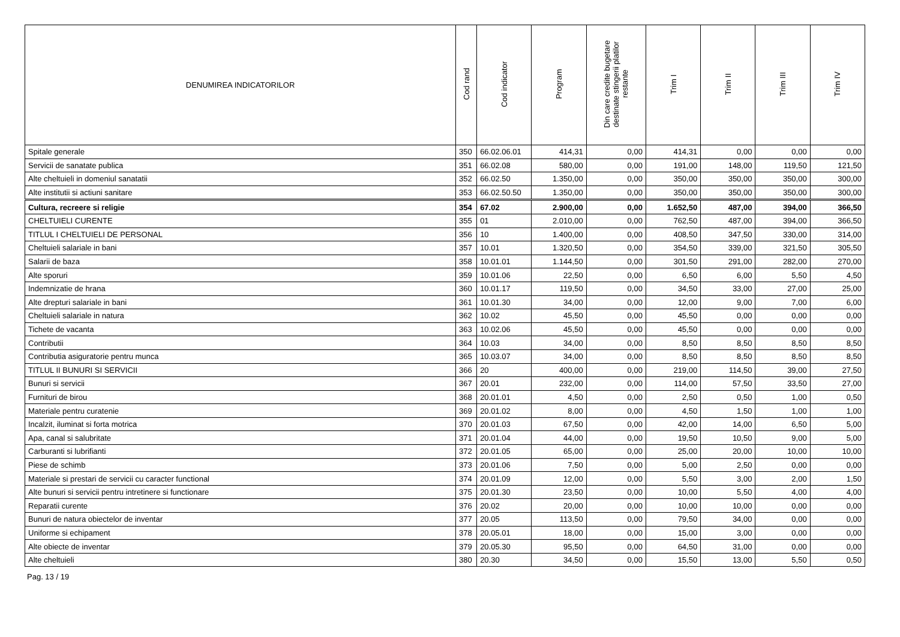| DENUMIREA INDICATORILOR | Cod rand | Cod indicator | Program | Din care credite bugetare destinate stingerii platilor restante | Trim I | Trim II | Trim III | Trim IV |
| --- | --- | --- | --- | --- | --- | --- | --- | --- |
| Spitale generale | 350 | 66.02.06.01 | 414,31 | 0,00 | 414,31 | 0,00 | 0,00 | 0,00 |
| Servicii de sanatate publica | 351 | 66.02.08 | 580,00 | 0,00 | 191,00 | 148,00 | 119,50 | 121,50 |
| Alte cheltuieli in domeniul sanatatii | 352 | 66.02.50 | 1.350,00 | 0,00 | 350,00 | 350,00 | 350,00 | 300,00 |
| Alte institutii si actiuni sanitare | 353 | 66.02.50.50 | 1.350,00 | 0,00 | 350,00 | 350,00 | 350,00 | 300,00 |
| Cultura, recreere si religie | 354 | 67.02 | 2.900,00 | 0,00 | 1.652,50 | 487,00 | 394,00 | 366,50 |
| CHELTUIELI CURENTE | 355 | 01 | 2.010,00 | 0,00 | 762,50 | 487,00 | 394,00 | 366,50 |
| TITLUL I CHELTUIELI DE PERSONAL | 356 | 10 | 1.400,00 | 0,00 | 408,50 | 347,50 | 330,00 | 314,00 |
| Cheltuieli salariale in bani | 357 | 10.01 | 1.320,50 | 0,00 | 354,50 | 339,00 | 321,50 | 305,50 |
| Salarii de baza | 358 | 10.01.01 | 1.144,50 | 0,00 | 301,50 | 291,00 | 282,00 | 270,00 |
| Alte sporuri | 359 | 10.01.06 | 22,50 | 0,00 | 6,50 | 6,00 | 5,50 | 4,50 |
| Indemnizatie de hrana | 360 | 10.01.17 | 119,50 | 0,00 | 34,50 | 33,00 | 27,00 | 25,00 |
| Alte drepturi salariale in bani | 361 | 10.01.30 | 34,00 | 0,00 | 12,00 | 9,00 | 7,00 | 6,00 |
| Cheltuieli salariale in natura | 362 | 10.02 | 45,50 | 0,00 | 45,50 | 0,00 | 0,00 | 0,00 |
| Tichete de vacanta | 363 | 10.02.06 | 45,50 | 0,00 | 45,50 | 0,00 | 0,00 | 0,00 |
| Contributii | 364 | 10.03 | 34,00 | 0,00 | 8,50 | 8,50 | 8,50 | 8,50 |
| Contributia asiguratorie pentru munca | 365 | 10.03.07 | 34,00 | 0,00 | 8,50 | 8,50 | 8,50 | 8,50 |
| TITLUL II BUNURI SI SERVICII | 366 | 20 | 400,00 | 0,00 | 219,00 | 114,50 | 39,00 | 27,50 |
| Bunuri si servicii | 367 | 20.01 | 232,00 | 0,00 | 114,00 | 57,50 | 33,50 | 27,00 |
| Furnituri de birou | 368 | 20.01.01 | 4,50 | 0,00 | 2,50 | 0,50 | 1,00 | 0,50 |
| Materiale pentru curatenie | 369 | 20.01.02 | 8,00 | 0,00 | 4,50 | 1,50 | 1,00 | 1,00 |
| Incalzit, iluminat si forta motrica | 370 | 20.01.03 | 67,50 | 0,00 | 42,00 | 14,00 | 6,50 | 5,00 |
| Apa, canal si salubritate | 371 | 20.01.04 | 44,00 | 0,00 | 19,50 | 10,50 | 9,00 | 5,00 |
| Carburanti si lubrifianti | 372 | 20.01.05 | 65,00 | 0,00 | 25,00 | 20,00 | 10,00 | 10,00 |
| Piese de schimb | 373 | 20.01.06 | 7,50 | 0,00 | 5,00 | 2,50 | 0,00 | 0,00 |
| Materiale si prestari de servicii cu caracter functional | 374 | 20.01.09 | 12,00 | 0,00 | 5,50 | 3,00 | 2,00 | 1,50 |
| Alte bunuri si servicii pentru intretinere si functionare | 375 | 20.01.30 | 23,50 | 0,00 | 10,00 | 5,50 | 4,00 | 4,00 |
| Reparatii curente | 376 | 20.02 | 20,00 | 0,00 | 10,00 | 10,00 | 0,00 | 0,00 |
| Bunuri de natura obiectelor de inventar | 377 | 20.05 | 113,50 | 0,00 | 79,50 | 34,00 | 0,00 | 0,00 |
| Uniforme si echipament | 378 | 20.05.01 | 18,00 | 0,00 | 15,00 | 3,00 | 0,00 | 0,00 |
| Alte obiecte de inventar | 379 | 20.05.30 | 95,50 | 0,00 | 64,50 | 31,00 | 0,00 | 0,00 |
| Alte cheltuieli | 380 | 20.30 | 34,50 | 0,00 | 15,50 | 13,00 | 5,50 | 0,50 |
Pag. 13 / 19